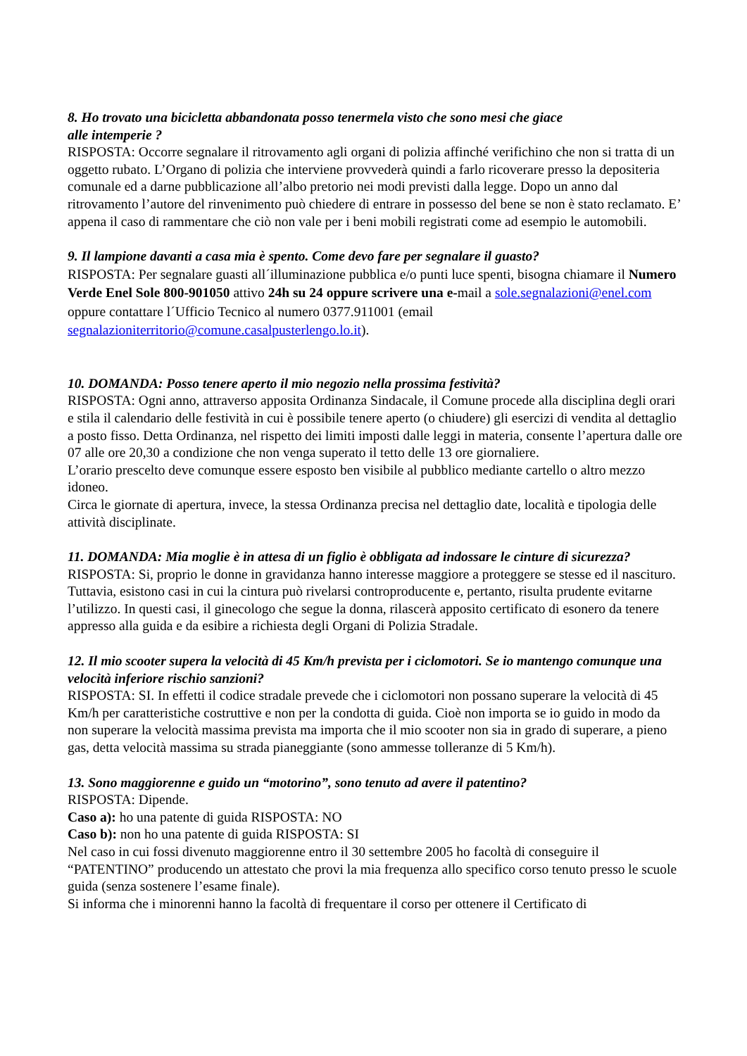8. Ho trovato una bicicletta abbandonata posso tenermela visto che sono mesi che giace
alle intemperie ?
RISPOSTA: Occorre segnalare il ritrovamento agli organi di polizia affinché verifichino che non si tratta di un oggetto rubato. L’Organo di polizia che interviene provvederà quindi a farlo ricoverare presso la depositeria comunale ed a darne pubblicazione all’albo pretorio nei modi previsti dalla legge. Dopo un anno dal ritrovamento l’autore del rinvenimento può chiedere di entrare in possesso del bene se non è stato reclamato. E’ appena il caso di rammentare che ciò non vale per i beni mobili registrati come ad esempio le automobili.
9. Il lampione davanti a casa mia è spento. Come devo fare per segnalare il guasto?
RISPOSTA: Per segnalare guasti all´illuminazione pubblica e/o punti luce spenti, bisogna chiamare il Numero Verde Enel Sole 800-901050 attivo 24h su 24 oppure scrivere una e-mail a sole.segnalazioni@enel.com oppure contattare l´Ufficio Tecnico al numero 0377.911001 (email segnalazioniterritorio@comune.casalpusterlengo.lo.it).
10. DOMANDA: Posso tenere aperto il mio negozio nella prossima festività?
RISPOSTA: Ogni anno, attraverso apposita Ordinanza Sindacale, il Comune procede alla disciplina degli orari e stila il calendario delle festività in cui è possibile tenere aperto (o chiudere) gli esercizi di vendita al dettaglio a posto fisso. Detta Ordinanza, nel rispetto dei limiti imposti dalle leggi in materia, consente l’apertura dalle ore 07 alle ore 20,30 a condizione che non venga superato il tetto delle 13 ore giornaliere.
L’orario prescelto deve comunque essere esposto ben visibile al pubblico mediante cartello o altro mezzo idoneo.
Circa le giornate di apertura, invece, la stessa Ordinanza precisa nel dettaglio date, località e tipologia delle attività disciplinate.
11. DOMANDA: Mia moglie è in attesa di un figlio è obbligata ad indossare le cinture di sicurezza?
RISPOSTA: Si, proprio le donne in gravidanza hanno interesse maggiore a proteggere se stesse ed il nascituro. Tuttavia, esistono casi in cui la cintura può rivelarsi controproducente e, pertanto, risulta prudente evitarne l’utilizzo. In questi casi, il ginecologo che segue la donna, rilascerà apposito certificato di esonero da tenere appresso alla guida e da esibire a richiesta degli Organi di Polizia Stradale.
12. Il mio scooter supera la velocità di 45 Km/h prevista per i ciclomotori. Se io mantengo comunque una velocità inferiore rischio sanzioni?
RISPOSTA: SI. In effetti il codice stradale prevede che i ciclomotori non possano superare la velocità di 45 Km/h per caratteristiche costruttive e non per la condotta di guida. Cioè non importa se io guido in modo da non superare la velocità massima prevista ma importa che il mio scooter non sia in grado di superare, a pieno gas, detta velocità massima su strada pianeggiante (sono ammesse tolleranze di 5 Km/h).
13. Sono maggiorenne e guido un “motorino”, sono tenuto ad avere il patentino?
RISPOSTA: Dipende.
Caso a): ho una patente di guida RISPOSTA: NO
Caso b): non ho una patente di guida RISPOSTA: SI
Nel caso in cui fossi divenuto maggiorenne entro il 30 settembre 2005 ho facoltà di conseguire il “PATENTINO” producendo un attestato che provi la mia frequenza allo specifico corso tenuto presso le scuole guida (senza sostenere l’esame finale).
Si informa che i minorenni hanno la facoltà di frequentare il corso per ottenere il Certificato di